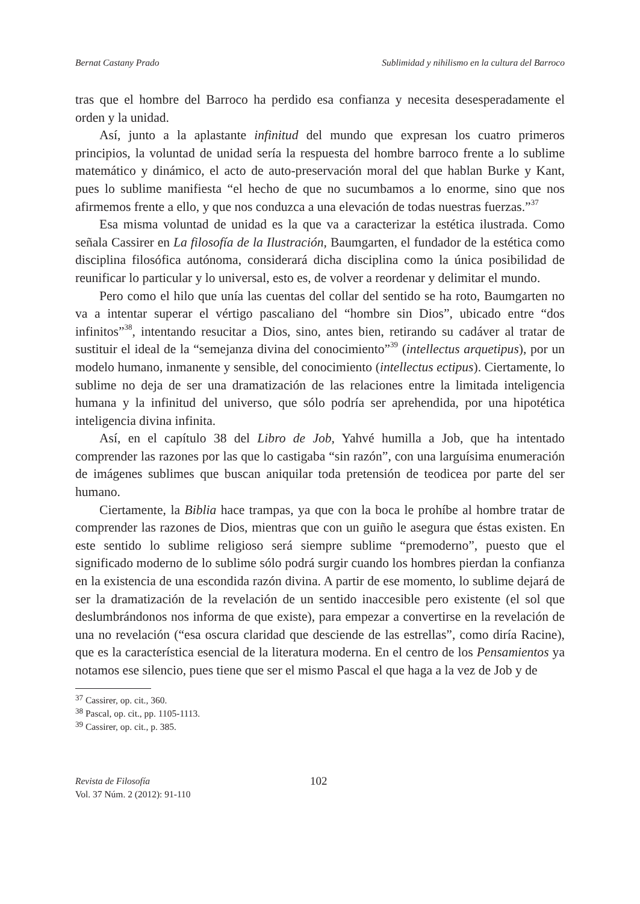Bernat Castany Prado Sublimidad y nihilismo en la cultura del Barroco
tras que el hombre del Barroco ha perdido esa confianza y necesita desesperadamente el orden y la unidad.
Así, junto a la aplastante infinitud del mundo que expresan los cuatro primeros principios, la voluntad de unidad sería la respuesta del hombre barroco frente a lo sublime matemático y dinámico, el acto de auto-preservación moral del que hablan Burke y Kant, pues lo sublime manifiesta “el hecho de que no sucumbamos a lo enorme, sino que nos afirmemos frente a ello, y que nos conduzca a una elevación de todas nuestras fuerzas.”<sup>37</sup>
Esa misma voluntad de unidad es la que va a caracterizar la estética ilustrada. Como señala Cassirer en La filosofía de la Ilustración, Baumgarten, el fundador de la estética como disciplina filosófica autónoma, considerará dicha disciplina como la única posibilidad de reunificar lo particular y lo universal, esto es, de volver a reordenar y delimitar el mundo.
Pero como el hilo que unía las cuentas del collar del sentido se ha roto, Baumgarten no va a intentar superar el vértigo pascaliano del “hombre sin Dios”, ubicado entre “dos infinitos”<sup>38</sup>, intentando resucitar a Dios, sino, antes bien, retirando su cadáver al tratar de sustituir el ideal de la “semejanza divina del conocimiento”<sup>39</sup> (intellectus arquetipus), por un modelo humano, inmanente y sensible, del conocimiento (intellectus ectipus). Ciertamente, lo sublime no deja de ser una dramatización de las relaciones entre la limitada inteligencia humana y la infinitud del universo, que sólo podría ser aprehendida, por una hipotética inteligencia divina infinita.
Así, en el capítulo 38 del Libro de Job, Yahvé humilla a Job, que ha intentado comprender las razones por las que lo castigaba “sin razón”, con una larguísima enumeración de imágenes sublimes que buscan aniquilar toda pretensión de teodicea por parte del ser humano.
Ciertamente, la Biblia hace trampas, ya que con la boca le prohíbe al hombre tratar de comprender las razones de Dios, mientras que con un guiño le asegura que éstas existen. En este sentido lo sublime religioso será siempre sublime “premoderno”, puesto que el significado moderno de lo sublime sólo podrá surgir cuando los hombres pierdan la confianza en la existencia de una escondida razón divina. A partir de ese momento, lo sublime dejará de ser la dramatización de la revelación de un sentido inaccesible pero existente (el sol que deslumbrándonos nos informa de que existe), para empezar a convertirse en la revelación de una no revelación (“esa oscura claridad que desciende de las estrellas”, como diría Racine), que es la característica esencial de la literatura moderna. En el centro de los Pensamientos ya notamos ese silencio, pues tiene que ser el mismo Pascal el que haga a la vez de Job y de
<sup>37</sup> Cassirer, op. cit., 360.
<sup>38</sup> Pascal, op. cit., pp. 1105-1113.
<sup>39</sup> Cassirer, op. cit., p. 385.
Revista de Filosofía
Vol. 37 Núm. 2 (2012): 91-110
102